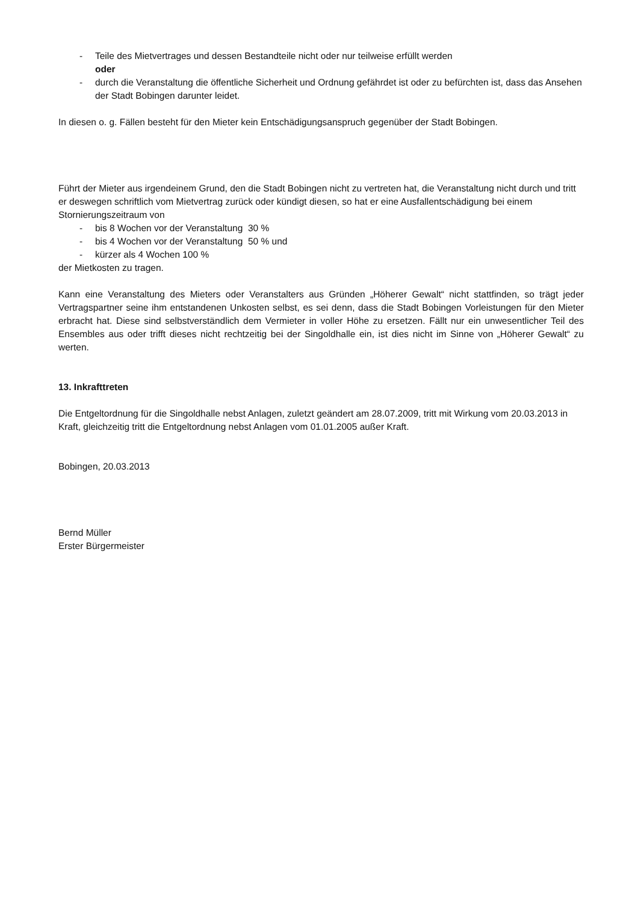- Teile des Mietvertrages und dessen Bestandteile nicht oder nur teilweise erfüllt werden
oder
- durch die Veranstaltung die öffentliche Sicherheit und Ordnung gefährdet ist oder zu befürchten ist, dass das Ansehen der Stadt Bobingen darunter leidet.
In diesen o. g. Fällen besteht für den Mieter kein Entschädigungsanspruch gegenüber der Stadt Bobingen.
Führt der Mieter aus irgendeinem Grund, den die Stadt Bobingen nicht zu vertreten hat, die Veranstaltung nicht durch und tritt er deswegen schriftlich vom Mietvertrag zurück oder kündigt diesen, so hat er eine Ausfallentschädigung bei einem Stornierungszeitraum von
- bis 8 Wochen vor der Veranstaltung 30 %
- bis 4 Wochen vor der Veranstaltung 50 % und
- kürzer als 4 Wochen 100 %
der Mietkosten zu tragen.
Kann eine Veranstaltung des Mieters oder Veranstalters aus Gründen „Höherer Gewalt“ nicht stattfinden, so trägt jeder Vertragspartner seine ihm entstandenen Unkosten selbst, es sei denn, dass die Stadt Bobingen Vorleistungen für den Mieter erbracht hat. Diese sind selbstverständlich dem Vermieter in voller Höhe zu ersetzen. Fällt nur ein unwesentlicher Teil des Ensembles aus oder trifft dieses nicht rechtzeitig bei der Singoldhalle ein, ist dies nicht im Sinne von „Höherer Gewalt“ zu werten.
13. Inkrafttreten
Die Entgeltordnung für die Singoldhalle nebst Anlagen, zuletzt geändert am 28.07.2009, tritt mit Wirkung vom 20.03.2013 in Kraft, gleichzeitig tritt die Entgeltordnung nebst Anlagen vom 01.01.2005 außer Kraft.
Bobingen, 20.03.2013
Bernd Müller
Erster Bürgermeister